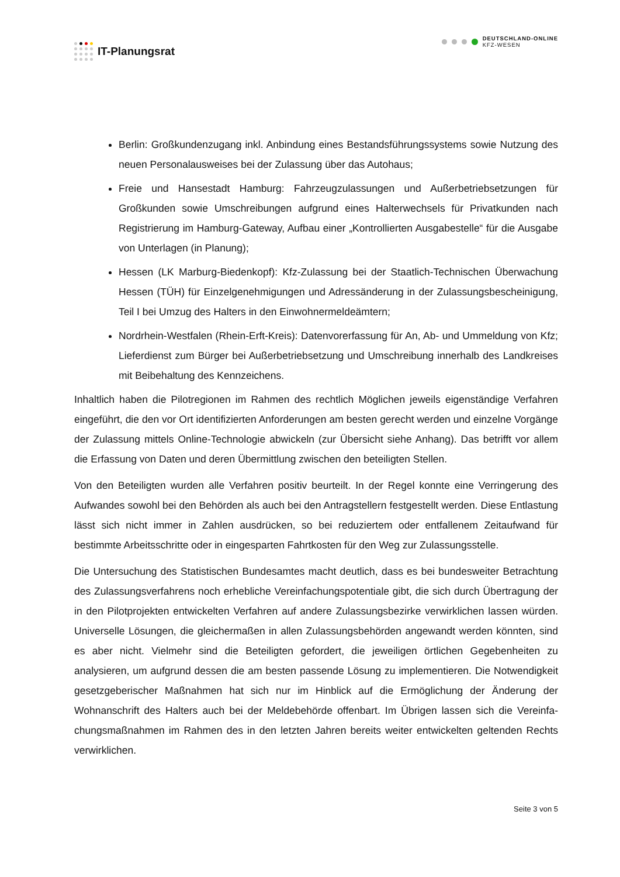IT-Planungsrat
DEUTSCHLAND-ONLINE
KFZ-WESEN
Berlin: Großkundenzugang inkl. Anbindung eines Bestandsführungssystems sowie Nutzung des neuen Personalausweises bei der Zulassung über das Autohaus;
Freie und Hansestadt Hamburg: Fahrzeugzulassungen und Außerbetriebsetzungen für Großkunden sowie Umschreibungen aufgrund eines Halterwechsels für Privat­kunden nach Registrierung im Hamburg-Gateway, Aufbau einer „Kontrollierten Aus­gabestelle“ für die Ausgabe von Unterlagen (in Planung);
Hessen (LK Marburg-Biedenkopf): Kfz-Zulassung bei der Staatlich-Technischen Überwachung Hessen (TÜH) für Einzelgenehmigungen und Adressänderung in der Zulassungsbescheinigung, Teil I bei Umzug des Halters in den Einwohnermeldeäm­tern;
Nordrhein-Westfalen (Rhein-Erft-Kreis): Datenvorerfassung für An, Ab- und Ummel­dung von Kfz; Lieferdienst zum Bürger bei Außerbetriebsetzung und Umschreibung innerhalb des Landkreises mit Beibehaltung des Kennzeichens.
Inhaltlich haben die Pilotregionen im Rahmen des rechtlich Möglichen jeweils eigenständige Verfahren eingeführt, die den vor Ort identifizierten Anforderungen am besten gerecht werden und einzelne Vorgänge der Zulassung mittels Online-Technologie abwickeln (zur Übersicht siehe Anhang). Das betrifft vor allem die Erfassung von Daten und deren Übermittlung zwi­schen den beteiligten Stellen.
Von den Beteiligten wurden alle Verfahren positiv beurteilt. In der Regel konnte eine Verringe­rung des Aufwandes sowohl bei den Behörden als auch bei den Antragstellern festgestellt werden. Diese Entlastung lässt sich nicht immer in Zahlen ausdrücken, so bei reduziertem oder entfallenem Zeitaufwand für bestimmte Arbeitsschritte oder in eingesparten Fahrtkosten für den Weg zur Zulassungsstelle.
Die Untersuchung des Statistischen Bundesamtes macht deutlich, dass es bei bundesweiter Betrachtung des Zulassungsverfahrens noch erhebliche Vereinfachungspotentiale gibt, die sich durch Übertragung der in den Pilotprojekten entwickelten Verfahren auf andere Zulas­sungsbezirke verwirklichen lassen würden. Universelle Lösungen, die gleichermaßen in allen Zulassungsbehörden angewandt werden könnten, sind es aber nicht. Vielmehr sind die Betei­ligten gefordert, die jeweiligen örtlichen Gegebenheiten zu analysieren, um aufgrund dessen die am besten passende Lösung zu implementieren. Die Notwendigkeit gesetzgeberischer Maßnahmen hat sich nur im Hinblick auf die Ermöglichung der Änderung der Wohnanschrift des Halters auch bei der Meldebehörde offenbart. Im Übrigen lassen sich die Vereinfa­chungsmaßnahmen im Rahmen des in den letzten Jahren bereits weiter entwickelten gelten­den Rechts verwirklichen.
Seite 3 von 5